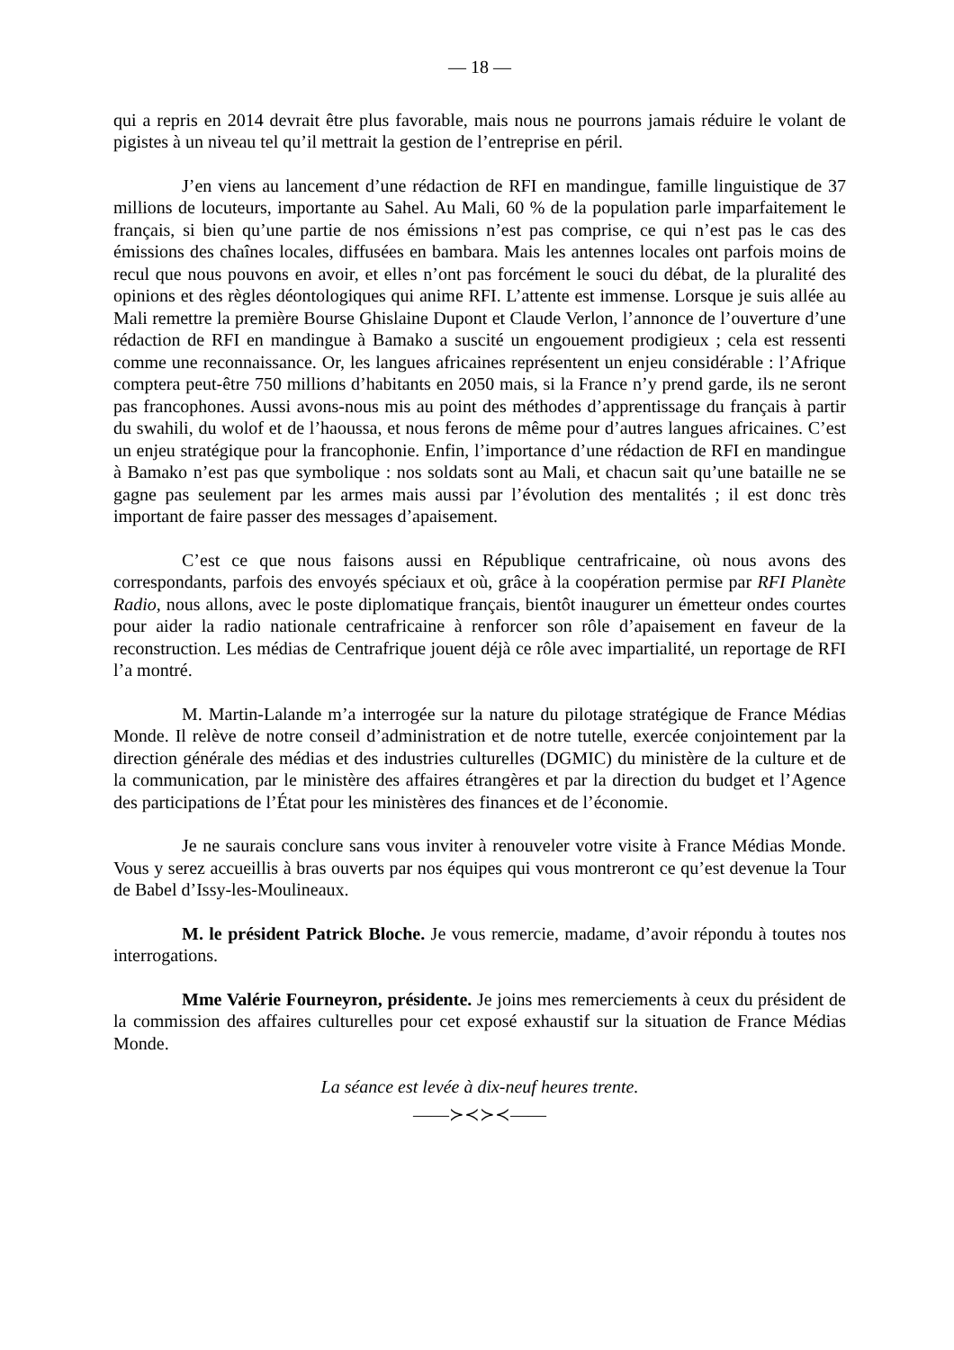— 18 —
qui a repris en 2014 devrait être plus favorable, mais nous ne pourrons jamais réduire le volant de pigistes à un niveau tel qu’il mettrait la gestion de l’entreprise en péril.
J’en viens au lancement d’une rédaction de RFI en mandingue, famille linguistique de 37 millions de locuteurs, importante au Sahel. Au Mali, 60 % de la population parle imparfaitement le français, si bien qu’une partie de nos émissions n’est pas comprise, ce qui n’est pas le cas des émissions des chaînes locales, diffusées en bambara. Mais les antennes locales ont parfois moins de recul que nous pouvons en avoir, et elles n’ont pas forcément le souci du débat, de la pluralité des opinions et des règles déontologiques qui anime RFI. L’attente est immense. Lorsque je suis allée au Mali remettre la première Bourse Ghislaine Dupont et Claude Verlon, l’annonce de l’ouverture d’une rédaction de RFI en mandingue à Bamako a suscité un engouement prodigieux ; cela est ressenti comme une reconnaissance. Or, les langues africaines représentent un enjeu considérable : l’Afrique comptera peut-être 750 millions d’habitants en 2050 mais, si la France n’y prend garde, ils ne seront pas francophones. Aussi avons-nous mis au point des méthodes d’apprentissage du français à partir du swahili, du wolof et de l’haoussa, et nous ferons de même pour d’autres langues africaines. C’est un enjeu stratégique pour la francophonie. Enfin, l’importance d’une rédaction de RFI en mandingue à Bamako n’est pas que symbolique : nos soldats sont au Mali, et chacun sait qu’une bataille ne se gagne pas seulement par les armes mais aussi par l’évolution des mentalités ; il est donc très important de faire passer des messages d’apaisement.
C’est ce que nous faisons aussi en République centrafricaine, où nous avons des correspondants, parfois des envoyés spéciaux et où, grâce à la coopération permise par RFI Planète Radio, nous allons, avec le poste diplomatique français, bientôt inaugurer un émetteur ondes courtes pour aider la radio nationale centrafricaine à renforcer son rôle d’apaisement en faveur de la reconstruction. Les médias de Centrafrique jouent déjà ce rôle avec impartialité, un reportage de RFI l’a montré.
M. Martin-Lalande m’a interrogée sur la nature du pilotage stratégique de France Médias Monde. Il relève de notre conseil d’administration et de notre tutelle, exercée conjointement par la direction générale des médias et des industries culturelles (DGMIC) du ministère de la culture et de la communication, par le ministère des affaires étrangères et par la direction du budget et l’Agence des participations de l’État pour les ministères des finances et de l’économie.
Je ne saurais conclure sans vous inviter à renouveler votre visite à France Médias Monde. Vous y serez accueillis à bras ouverts par nos équipes qui vous montreront ce qu’est devenue la Tour de Babel d’Issy-les-Moulineaux.
M. le président Patrick Bloche. Je vous remercie, madame, d’avoir répondu à toutes nos interrogations.
Mme Valérie Fourneyron, présidente. Je joins mes remerciements à ceux du président de la commission des affaires culturelles pour cet exposé exhaustif sur la situation de France Médias Monde.
La séance est levée à dix-neuf heures trente.
——≻≺≻≺——